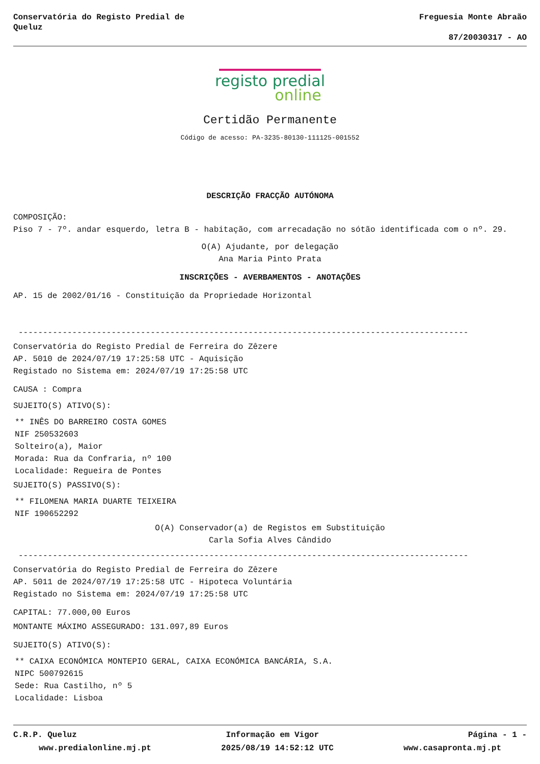Conservatória do Registo Predial de
Queluz
Freguesia Monte Abraão
87/20030317 - AO
registo predial
online
Certidão Permanente
Código de acesso: PA-3235-80130-111125-001552
DESCRIÇÃO FRACÇÃO AUTÓNOMA
COMPOSIÇÃO:
Piso 7 - 7º. andar esquerdo, letra B - habitação, com arrecadação no sótão identificada com o nº. 29.
O(A) Ajudante, por delegação
Ana Maria Pinto Prata
INSCRIÇÕES - AVERBAMENTOS - ANOTAÇÕES
AP. 15 de 2002/01/16 - Constituição da Propriedade Horizontal
--------------------------------------------------------------------------------------------
Conservatória do Registo Predial de Ferreira do Zêzere
AP. 5010 de 2024/07/19 17:25:58 UTC - Aquisição
Registado no Sistema em: 2024/07/19 17:25:58 UTC
CAUSA : Compra
SUJEITO(S) ATIVO(S):
** INÊS DO BARREIRO COSTA GOMES
NIF 250532603
Solteiro(a), Maior
Morada: Rua da Confraria, nº 100
Localidade: Regueira de Pontes
SUJEITO(S) PASSIVO(S):
** FILOMENA MARIA DUARTE TEIXEIRA
NIF 190652292
O(A) Conservador(a) de Registos em Substituição
Carla Sofia Alves Cândido
--------------------------------------------------------------------------------------------
Conservatória do Registo Predial de Ferreira do Zêzere
AP. 5011 de 2024/07/19 17:25:58 UTC - Hipoteca Voluntária
Registado no Sistema em: 2024/07/19 17:25:58 UTC
CAPITAL: 77.000,00 Euros
MONTANTE MÁXIMO ASSEGURADO: 131.097,89 Euros
SUJEITO(S) ATIVO(S):
** CAIXA ECONÓMICA MONTEPIO GERAL, CAIXA ECONÓMICA BANCÁRIA, S.A.
NIPC 500792615
Sede: Rua Castilho, nº 5
Localidade: Lisboa
C.R.P. Queluz Informação em Vigor Página - 1 -
www.predialonline.mj.pt 2025/08/19 14:52:12 UTC www.casapronta.mj.pt